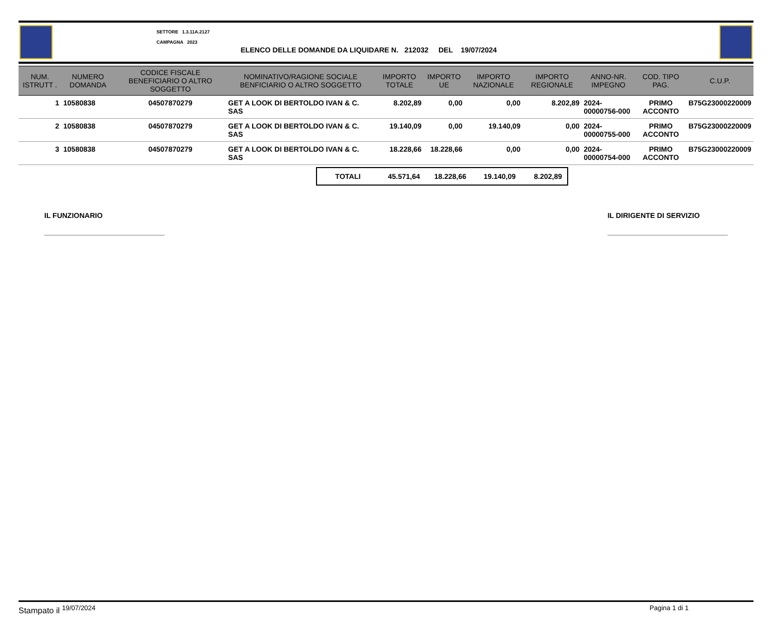SETTORE 1.3.11A.2127
CAMPAGNA 2023
ELENCO DELLE DOMANDE DA LIQUIDARE N. 212032 DEL 19/07/2024
| NUM. ISTRUTT . | NUMERO DOMANDA | CODICE FISCALE BENEFICIARIO O ALTRO SOGGETTO | NOMINATIVO/RAGIONE SOCIALE BENFICIARIO O ALTRO SOGGETTO | IMPORTO TOTALE | IMPORTO UE | IMPORTO NAZIONALE | IMPORTO REGIONALE | ANNO-NR. IMPEGNO | COD. TIPO PAG. | C.U.P. |
| --- | --- | --- | --- | --- | --- | --- | --- | --- | --- | --- |
| 1 | 10580838 | 04507870279 | GET A LOOK DI BERTOLDO IVAN & C. SAS | 8.202,89 | 0,00 | 0,00 | 8.202,89 | 2024-00000756-000 | PRIMO ACCONTO | B75G23000220009 |
| 2 | 10580838 | 04507870279 | GET A LOOK DI BERTOLDO IVAN & C. SAS | 19.140,09 | 0,00 | 19.140,09 | 0,00 | 2024-00000755-000 | PRIMO ACCONTO | B75G23000220009 |
| 3 | 10580838 | 04507870279 | GET A LOOK DI BERTOLDO IVAN & C. SAS | 18.228,66 | 18.228,66 | 0,00 | 0,00 | 2024-00000754-000 | PRIMO ACCONTO | B75G23000220009 |
TOTALI 45.571,64 18.228,66 19.140,09 8.202,89
IL FUNZIONARIO
______________________________
IL DIRIGENTE DI SERVIZIO
______________________________
Stampato il <sup>19/07/2024</sup> Pagina 1 di 1